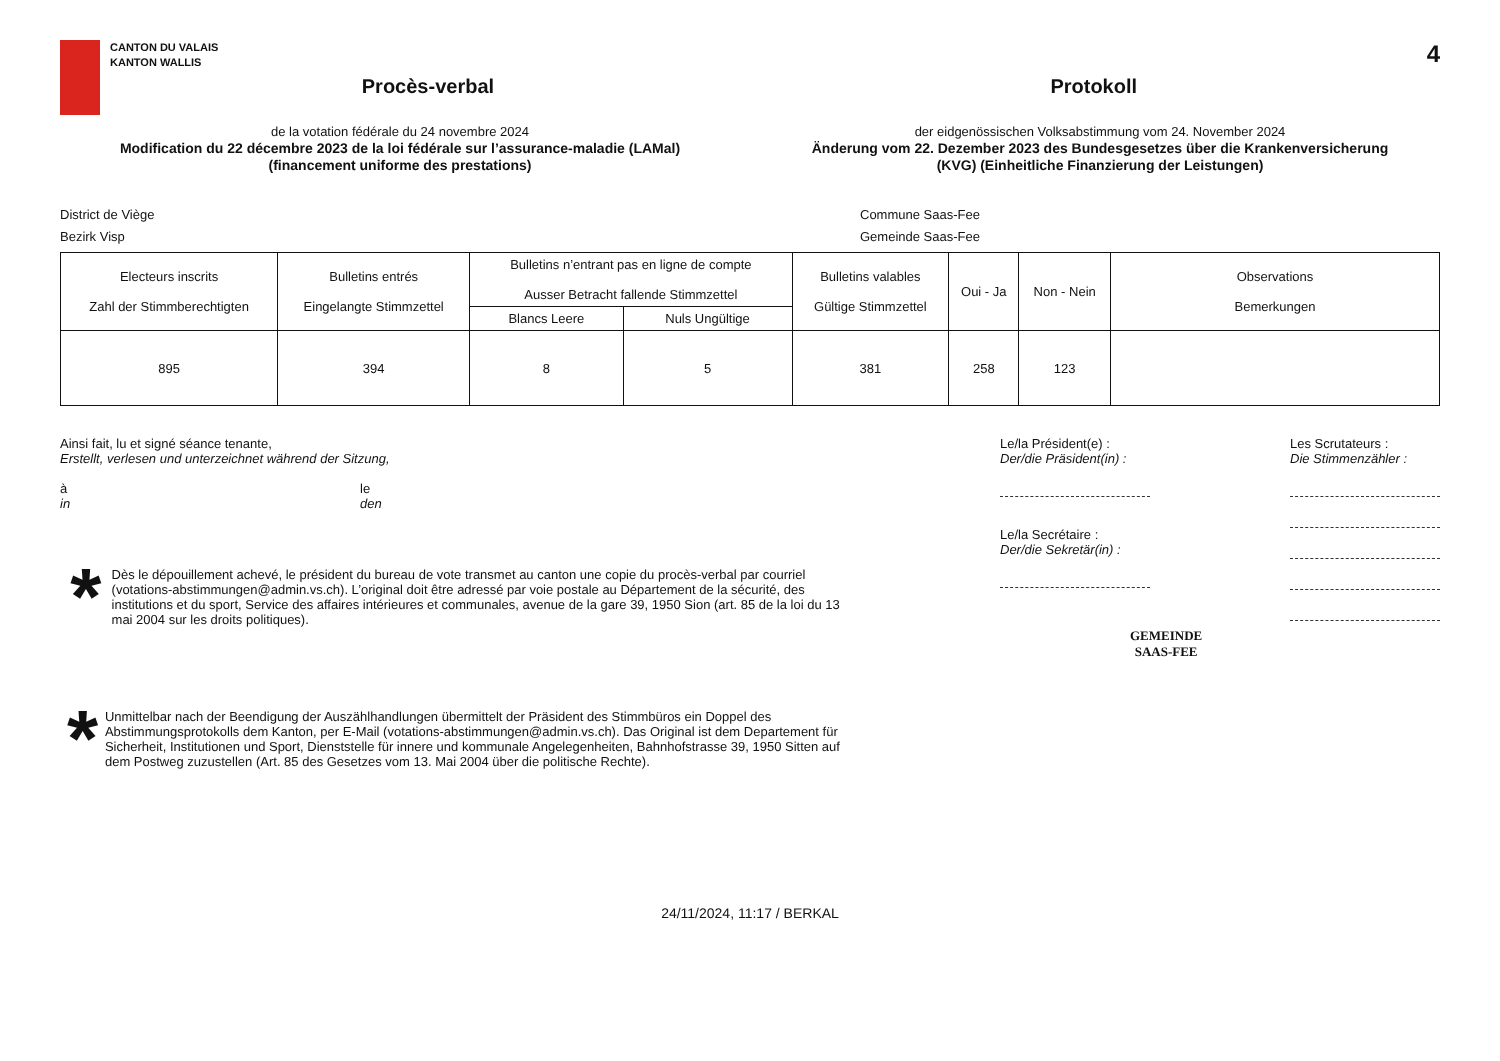CANTON DU VALAIS
KANTON WALLIS
Procès-verbal Protokoll
4
de la votation fédérale du 24 novembre 2024
Modification du 22 décembre 2023 de la loi fédérale sur l’assurance-maladie (LAMal)
(financement uniforme des prestations)
der eidgenössischen Volksabstimmung vom 24. November 2024
Änderung vom 22. Dezember 2023 des Bundesgesetzes über die Krankenversicherung
(KVG) (Einheitliche Finanzierung der Leistungen)
District de Viège
Bezirk Visp
Commune Saas-Fee
Gemeinde Saas-Fee
| Electeurs inscrits Zahl der Stimmberechtigten | Bulletins entrés Eingelangte Stimmzettel | Bulletins n’entrant pas en ligne de compte Ausser Betracht fallende Stimmzettel | | Bulletins valables Gültige Stimmzettel | Oui - Ja | Non - Nein | Observations Bemerkungen |
| --- | --- | --- | --- | --- | --- | --- | --- |
| | | Blancs Leere | Nuls Ungültige | | | | |
| 895 | 394 | 8 | 5 | 381 | 258 | 123 | |
Ainsi fait, lu et signé séance tenante,
Erstellt, verlesen und unterzeichnet während der Sitzung,
à
in
le
den
*
Dès le dépouillement achevé, le président du bureau de vote transmet au canton une copie du procès-verbal par courriel (votations-abstimmungen@admin.vs.ch). L’original doit être adressé par voie postale au Département de la sécurité, des institutions et du sport, Service des affaires intérieures et communales, avenue de la gare 39, 1950 Sion (art. 85 de la loi du 13 mai 2004 sur les droits politiques).
*
Unmittelbar nach der Beendigung der Auszählhandlungen übermittelt der Präsident des Stimmbüros ein Doppel des Abstimmungsprotokolls dem Kanton, per E-Mail (votations-abstimmungen@admin.vs.ch). Das Original ist dem Departement für Sicherheit, Institutionen und Sport, Dienststelle für innere und kommunale Angelegenheiten, Bahnhofstrasse 39, 1950 Sitten auf dem Postweg zuzustellen (Art. 85 des Gesetzes vom 13. Mai 2004 über die politische Rechte).
Le/la Président(e) :
Der/die Präsident(in) :
Le/la Secrétaire :
Der/die Sekretär(in) :
GEMEINDE
SAAS-FEE
Les Scrutateurs :
Die Stimmenzähler :
24/11/2024, 11:17 / BERKAL